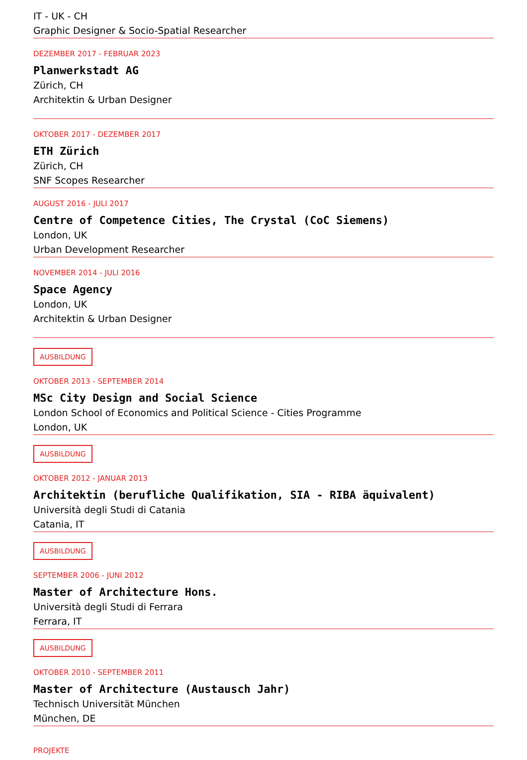IT - UK - CH
Graphic Designer & Socio-Spatial Researcher
DEZEMBER 2017 - FEBRUAR 2023
Planwerkstadt AG
Zürich, CH
Architektin & Urban Designer
OKTOBER 2017 - DEZEMBER 2017
ETH Zürich
Zürich, CH
SNF Scopes Researcher
AUGUST 2016 - JULI 2017
Centre of Competence Cities, The Crystal (CoC Siemens)
London, UK
Urban Development Researcher
NOVEMBER 2014 - JULI 2016
Space Agency
London, UK
Architektin & Urban Designer
AUSBILDUNG
OKTOBER 2013 - SEPTEMBER 2014
MSc City Design and Social Science
London School of Economics and Political Science - Cities Programme
London, UK
AUSBILDUNG
OKTOBER 2012 - JANUAR 2013
Architektin (berufliche Qualifikation, SIA - RIBA äquivalent)
Università degli Studi di Catania
Catania, IT
AUSBILDUNG
SEPTEMBER 2006 - JUNI 2012
Master of Architecture Hons.
Università degli Studi di Ferrara
Ferrara, IT
AUSBILDUNG
OKTOBER 2010 - SEPTEMBER 2011
Master of Architecture (Austausch Jahr)
Technisch Universität München
München, DE
PROJEKTE